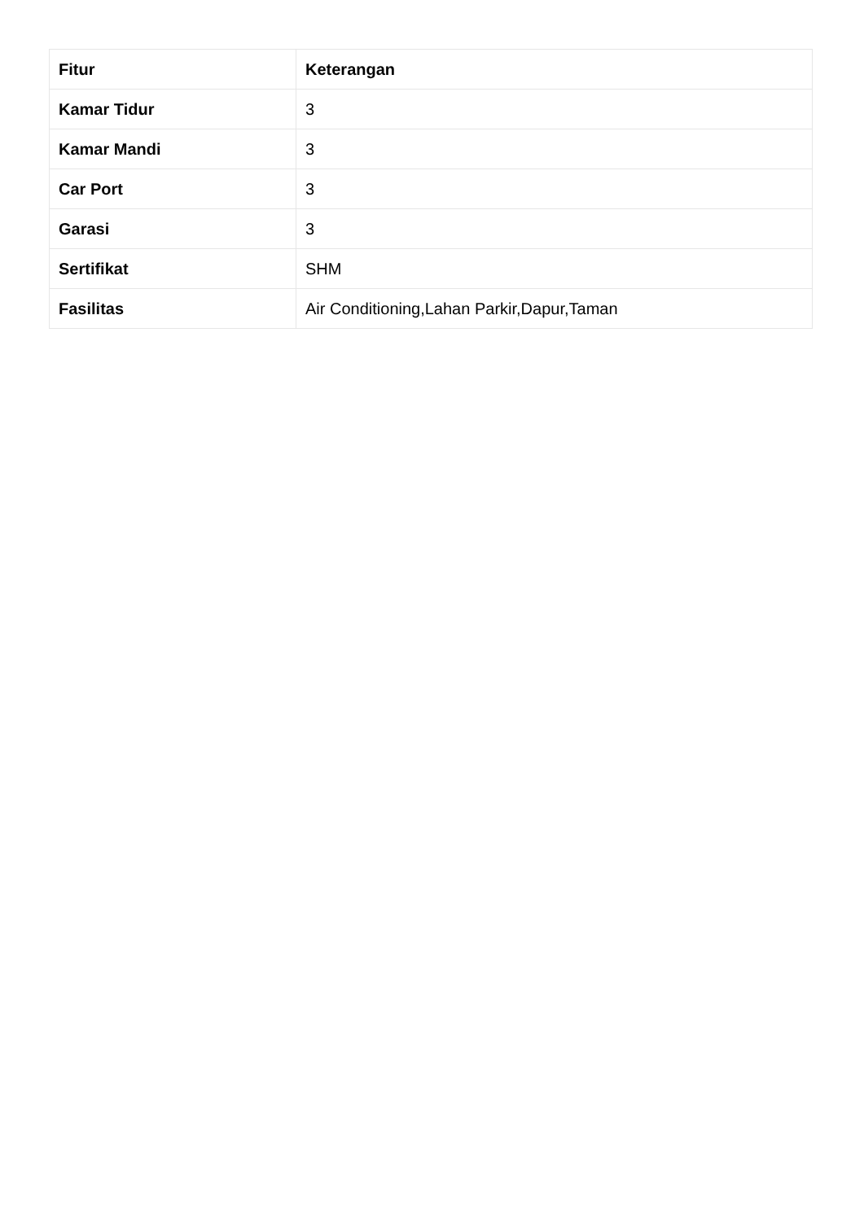| Fitur | Keterangan |
| --- | --- |
| Kamar Tidur | 3 |
| Kamar Mandi | 3 |
| Car Port | 3 |
| Garasi | 3 |
| Sertifikat | SHM |
| Fasilitas | Air Conditioning,Lahan Parkir,Dapur,Taman |